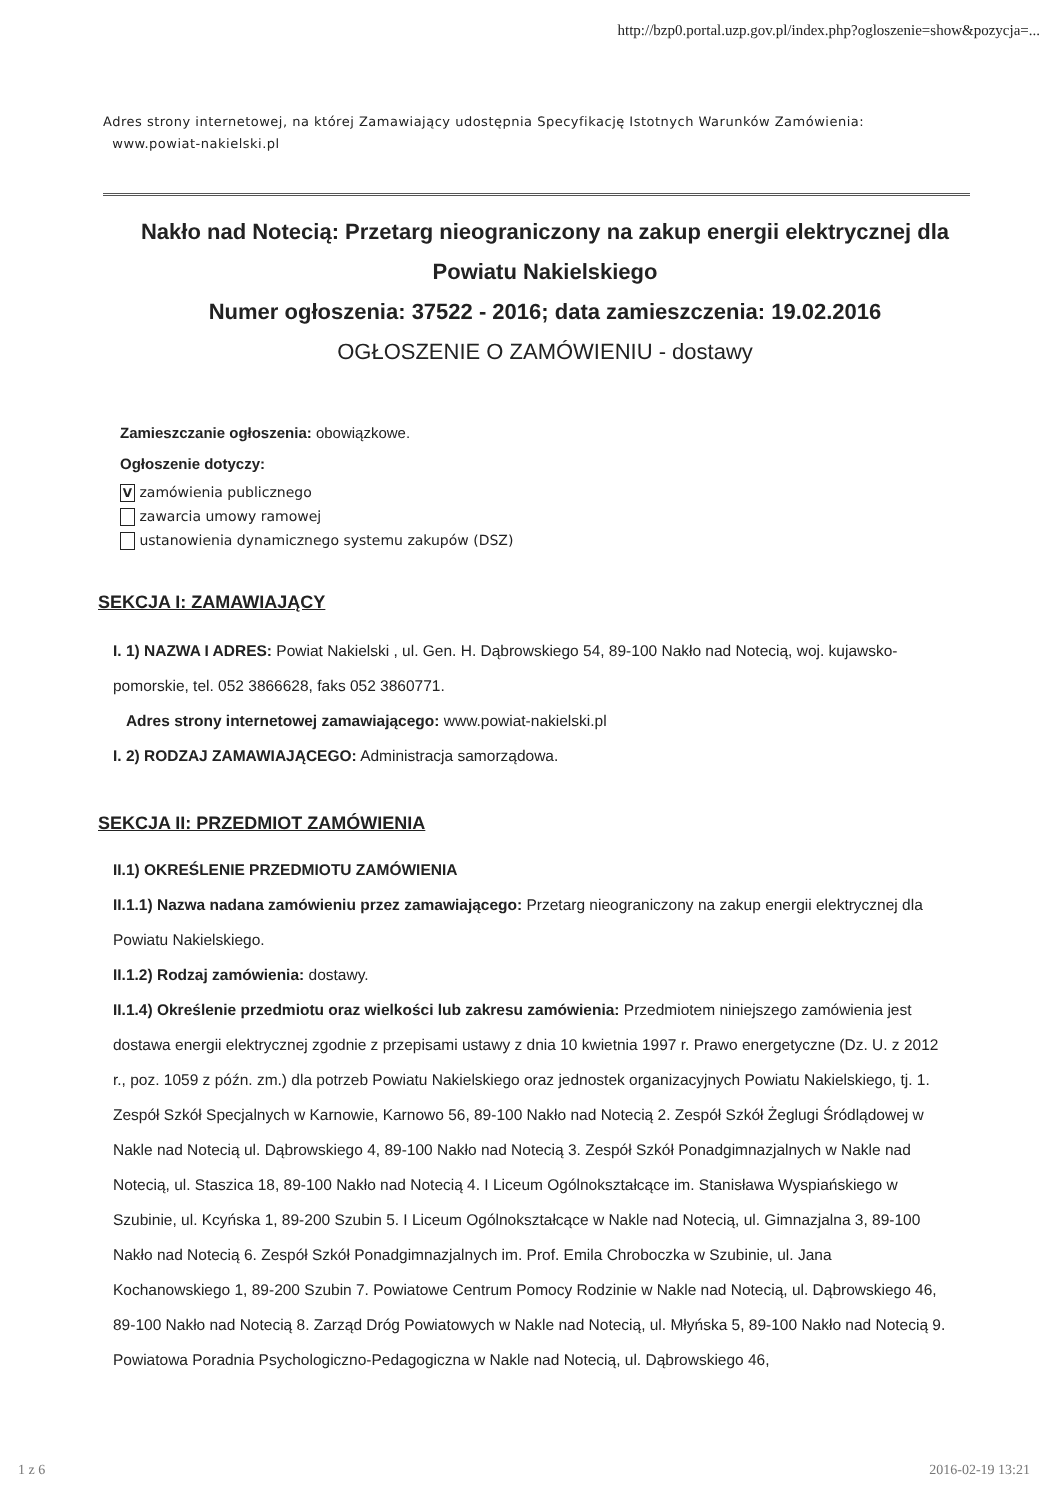http://bzp0.portal.uzp.gov.pl/index.php?ogloszenie=show&pozycja=...
Adres strony internetowej, na której Zamawiający udostępnia Specyfikację Istotnych Warunków Zamówienia:
www.powiat-nakielski.pl
Nakło nad Notecią: Przetarg nieograniczony na zakup energii elektrycznej dla Powiatu Nakielskiego
Numer ogłoszenia: 37522 - 2016; data zamieszczenia: 19.02.2016
OGŁOSZENIE O ZAMÓWIENIU - dostawy
Zamieszczanie ogłoszenia: obowiązkowe.
Ogłoszenie dotyczy:
V zamówienia publicznego
zawarcia umowy ramowej
ustanowienia dynamicznego systemu zakupów (DSZ)
SEKCJA I: ZAMAWIAJĄCY
I. 1) NAZWA I ADRES: Powiat Nakielski , ul. Gen. H. Dąbrowskiego 54, 89-100 Nakło nad Notecią, woj. kujawsko-pomorskie, tel. 052 3866628, faks 052 3860771.
Adres strony internetowej zamawiającego: www.powiat-nakielski.pl
I. 2) RODZAJ ZAMAWIAJĄCEGO: Administracja samorządowa.
SEKCJA II: PRZEDMIOT ZAMÓWIENIA
II.1) OKREŚLENIE PRZEDMIOTU ZAMÓWIENIA
II.1.1) Nazwa nadana zamówieniu przez zamawiającego: Przetarg nieograniczony na zakup energii elektrycznej dla Powiatu Nakielskiego.
II.1.2) Rodzaj zamówienia: dostawy.
II.1.4) Określenie przedmiotu oraz wielkości lub zakresu zamówienia: Przedmiotem niniejszego zamówienia jest dostawa energii elektrycznej zgodnie z przepisami ustawy z dnia 10 kwietnia 1997 r. Prawo energetyczne (Dz. U. z 2012 r., poz. 1059 z późn. zm.) dla potrzeb Powiatu Nakielskiego oraz jednostek organizacyjnych Powiatu Nakielskiego, tj. 1. Zespół Szkół Specjalnych w Karnowie, Karnowo 56, 89-100 Nakło nad Notecią 2. Zespół Szkół Żeglugi Śródlądowej w Nakle nad Notecią ul. Dąbrowskiego 4, 89-100 Nakło nad Notecią 3. Zespół Szkół Ponadgimnazjalnych w Nakle nad Notecią, ul. Staszica 18, 89-100 Nakło nad Notecią 4. I Liceum Ogólnokształcące im. Stanisława Wyspiańskiego w Szubinie, ul. Kcyńska 1, 89-200 Szubin 5. I Liceum Ogólnokształcące w Nakle nad Notecią, ul. Gimnazjalna 3, 89-100 Nakło nad Notecią 6. Zespół Szkół Ponadgimnazjalnych im. Prof. Emila Chroboczka w Szubinie, ul. Jana Kochanowskiego 1, 89-200 Szubin 7. Powiatowe Centrum Pomocy Rodzinie w Nakle nad Notecią, ul. Dąbrowskiego 46, 89-100 Nakło nad Notecią 8. Zarząd Dróg Powiatowych w Nakle nad Notecią, ul. Młyńska 5, 89-100 Nakło nad Notecią 9. Powiatowa Poradnia Psychologiczno-Pedagogiczna w Nakle nad Notecią, ul. Dąbrowskiego 46,
1 z 6 2016-02-19 13:21